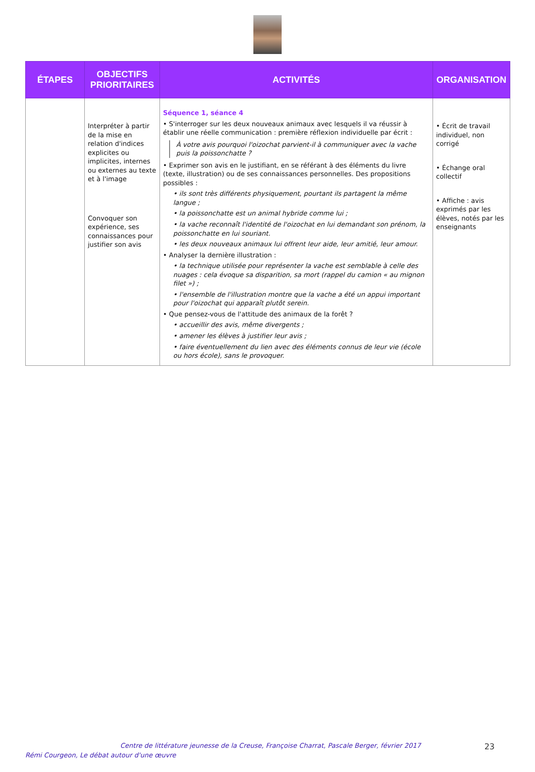| ÉTAPES | OBJECTIFS PRIORITAIRES | ACTIVITÉS | ORGANISATION |
| --- | --- | --- | --- |
| | Interpréter à partir de la mise en relation d'indices explicites ou implicites, internes ou externes au texte et à l'image Convoquer son expérience, ses connaissances pour justifier son avis | Séquence 1, séance 4 • S'interroger sur les deux nouveaux animaux avec lesquels il va réussir à établir une réelle communication : première réflexion individuelle par écrit : À votre avis pourquoi l'oizochat parvient-il à communiquer avec la vache puis la poissonchatte ? • Exprimer son avis en le justifiant, en se référant à des éléments du livre (texte, illustration) ou de ses connaissances personnelles. Des propositions possibles : • ils sont très différents physiquement, pourtant ils partagent la même langue ; • la poissonchatte est un animal hybride comme lui ; • la vache reconnaît l'identité de l'oizochat en lui demandant son prénom, la poissonchatte en lui souriant. • les deux nouveaux animaux lui offrent leur aide, leur amitié, leur amour. • Analyser la dernière illustration : • la technique utilisée pour représenter la vache est semblable à celle des nuages : cela évoque sa disparition, sa mort (rappel du camion « au mignon filet ») ; • l'ensemble de l'illustration montre que la vache a été un appui important pour l'oizochat qui apparaît plutôt serein. • Que pensez-vous de l'attitude des animaux de la forêt ? • accueillir des avis, même divergents ; • amener les élèves à justifier leur avis ; • faire éventuellement du lien avec des éléments connus de leur vie (école ou hors école), sans le provoquer. | • Écrit de travail individuel, non corrigé • Échange oral collectif • Affiche : avis exprimés par les élèves, notés par les enseignants |
Centre de littérature jeunesse de la Creuse, Françoise Charrat, Pascale Berger, février 2017 23
Rémi Courgeon, Le débat autour d'une œuvre